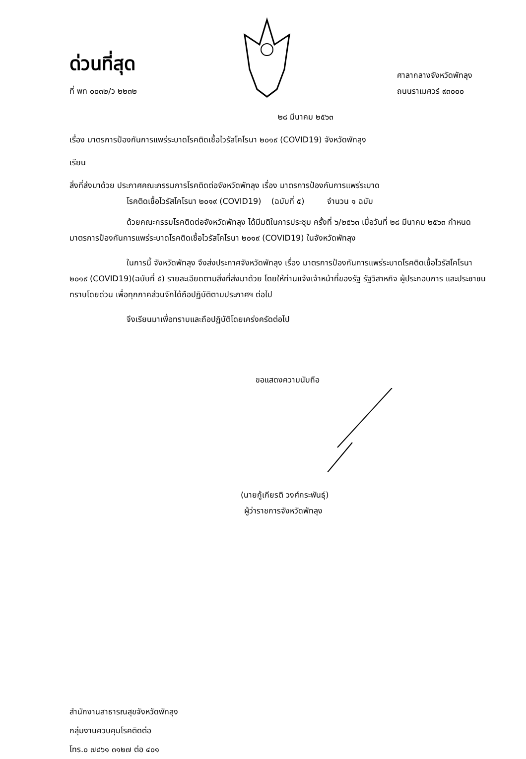ด่วนที่สุด
ที่ พท ๐๐๓๒/ว ๒๒๓๒
ศาลากลางจังหวัดพัทลุง
ถนนราเมศวร์ ๙๓๐๐๐
๒๘ มีนาคม ๒๕๖๓
เรื่อง มาตรการป้องกันการแพร่ระบาดโรคติดเชื้อไวรัสโคโรนา ๒๐๑๙ (COVID19) จังหวัดพัทลุง
เรียน
สิ่งที่ส่งมาด้วย ประกาศคณะกรรมการโรคติดต่อจังหวัดพัทลุง เรื่อง มาตรการป้องกันการแพร่ระบาด
โรคติดเชื้อไวรัสโคโรนา ๒๐๑๙ (COVID19) (ฉบับที่ ๕) จำนวน ๑ ฉบับ
ด้วยคณะกรรมโรคติดต่อจังหวัดพัทลุง ได้มีมติในการประชุม ครั้งที่ ๖/๒๕๖๓ เมื่อวันที่ ๒๘ มีนาคม ๒๕๖๓ กำหนดมาตรการป้องกันการแพร่ระบาดโรคติดเชื้อไวรัสโคโรนา ๒๐๑๙ (COVID19) ในจังหวัดพัทลุง
ในการนี้ จังหวัดพัทลุง จึงส่งประกาศจังหวัดพัทลุง เรื่อง มาตรการป้องกันการแพร่ระบาดโรคติดเชื้อไวรัสโคโรนา ๒๐๑๙ (COVID19)(ฉบับที่ ๕) รายละเอียดตามสิ่งที่ส่งมาด้วย โดยให้ท่านแจ้งเจ้าหน้าที่ของรัฐ รัฐวิสาหกิจ ผู้ประกอบการ และประชาชนทราบโดยด่วน เพื่อทุกภาคส่วนจักได้ถือปฏิบัติตามประกาศฯ ต่อไป
จึงเรียนมาเพื่อทราบและถือปฏิบัติโดยเคร่งครัดต่อไป
ขอแสดงความนับถือ
(นายกู้เกียรติ วงศ์กระพันธุ์)
ผู้ว่าราชการจังหวัดพัทลุง
สำนักงานสาธารณสุขจังหวัดพัทลุง
กลุ่มงานควบคุมโรคติดต่อ
โทร.๐ ๗๔๖๑ ๓๑๒๗ ต่อ ๔๐๑